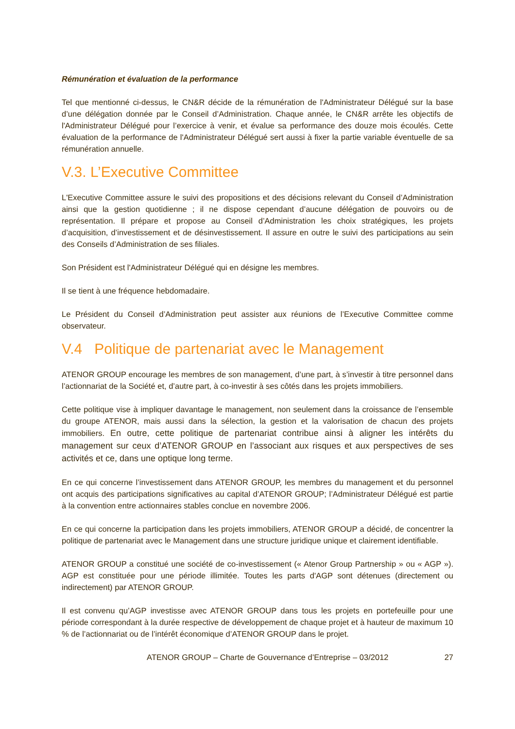Rémunération et évaluation de la performance
Tel que mentionné ci-dessus, le CN&R décide de la rémunération de l'Administrateur Délégué sur la base d’une délégation donnée par le Conseil d’Administration. Chaque année, le CN&R arrête les objectifs de l'Administrateur Délégué pour l’exercice à venir, et évalue sa performance des douze mois écoulés. Cette évaluation de la performance de l'Administrateur Délégué sert aussi à fixer la partie variable éventuelle de sa rémunération annuelle.
V.3. L’Executive Committee
L'Executive Committee assure le suivi des propositions et des décisions relevant du Conseil d’Administration ainsi que la gestion quotidienne ; il ne dispose cependant d’aucune délégation de pouvoirs ou de représentation. Il prépare et propose au Conseil d’Administration les choix stratégiques, les projets d’acquisition, d’investissement et de désinvestissement. Il assure en outre le suivi des participations au sein des Conseils d’Administration de ses filiales.
Son Président est l'Administrateur Délégué qui en désigne les membres.
Il se tient à une fréquence hebdomadaire.
Le Président du Conseil d’Administration peut assister aux réunions de l’Executive Committee comme observateur.
V.4 Politique de partenariat avec le Management
ATENOR GROUP encourage les membres de son management, d’une part, à s’investir à titre personnel dans l’actionnariat de la Société et, d’autre part, à co-investir à ses côtés dans les projets immobiliers.
Cette politique vise à impliquer davantage le management, non seulement dans la croissance de l’ensemble du groupe ATENOR, mais aussi dans la sélection, la gestion et la valorisation de chacun des projets immobiliers. En outre, cette politique de partenariat contribue ainsi à aligner les intérêts du management sur ceux d’ATENOR GROUP en l’associant aux risques et aux perspectives de ses activités et ce, dans une optique long terme.
En ce qui concerne l’investissement dans ATENOR GROUP, les membres du management et du personnel ont acquis des participations significatives au capital d’ATENOR GROUP; l’Administrateur Délégué est partie à la convention entre actionnaires stables conclue en novembre 2006.
En ce qui concerne la participation dans les projets immobiliers, ATENOR GROUP a décidé, de concentrer la politique de partenariat avec le Management dans une structure juridique unique et clairement identifiable.
ATENOR GROUP a constitué une société de co-investissement (« Atenor Group Partnership » ou « AGP »). AGP est constituée pour une période illimitée. Toutes les parts d'AGP sont détenues (directement ou indirectement) par ATENOR GROUP.
Il est convenu qu’AGP investisse avec ATENOR GROUP dans tous les projets en portefeuille pour une période correspondant à la durée respective de développement de chaque projet et à hauteur de maximum 10 % de l’actionnariat ou de l’intérêt économique d’ATENOR GROUP dans le projet.
ATENOR GROUP – Charte de Gouvernance d’Entreprise – 03/2012 27